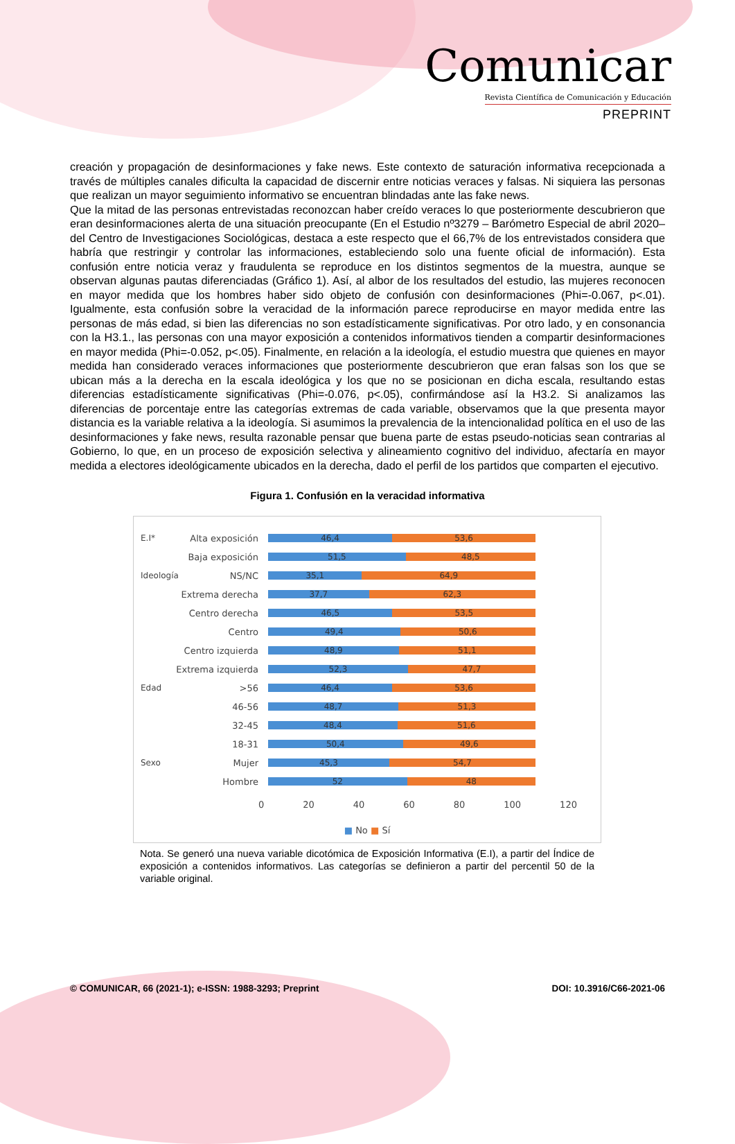Comunicar
Revista Científica de Comunicación y Educación
PREPRINT
creación y propagación de desinformaciones y fake news. Este contexto de saturación informativa recepcionada a través de múltiples canales dificulta la capacidad de discernir entre noticias veraces y falsas. Ni siquiera las personas que realizan un mayor seguimiento informativo se encuentran blindadas ante las fake news.
Que la mitad de las personas entrevistadas reconozcan haber creído veraces lo que posteriormente descubrieron que eran desinformaciones alerta de una situación preocupante (En el Estudio nº3279 – Barómetro Especial de abril 2020– del Centro de Investigaciones Sociológicas, destaca a este respecto que el 66,7% de los entrevistados considera que habría que restringir y controlar las informaciones, estableciendo solo una fuente oficial de información). Esta confusión entre noticia veraz y fraudulenta se reproduce en los distintos segmentos de la muestra, aunque se observan algunas pautas diferenciadas (Gráfico 1). Así, al albor de los resultados del estudio, las mujeres reconocen en mayor medida que los hombres haber sido objeto de confusión con desinformaciones (Phi=-0.067, p<.01). Igualmente, esta confusión sobre la veracidad de la información parece reproducirse en mayor medida entre las personas de más edad, si bien las diferencias no son estadísticamente significativas. Por otro lado, y en consonancia con la H3.1., las personas con una mayor exposición a contenidos informativos tienden a compartir desinformaciones en mayor medida (Phi=-0.052, p<.05). Finalmente, en relación a la ideología, el estudio muestra que quienes en mayor medida han considerado veraces informaciones que posteriormente descubrieron que eran falsas son los que se ubican más a la derecha en la escala ideológica y los que no se posicionan en dicha escala, resultando estas diferencias estadísticamente significativas (Phi=-0.076, p<.05), confirmándose así la H3.2. Si analizamos las diferencias de porcentaje entre las categorías extremas de cada variable, observamos que la que presenta mayor distancia es la variable relativa a la ideología. Si asumimos la prevalencia de la intencionalidad política en el uso de las desinformaciones y fake news, resulta razonable pensar que buena parte de estas pseudo-noticias sean contrarias al Gobierno, lo que, en un proceso de exposición selectiva y alineamiento cognitivo del individuo, afectaría en mayor medida a electores ideológicamente ubicados en la derecha, dado el perfil de los partidos que comparten el ejecutivo.
Figura 1. Confusión en la veracidad informativa
E.I* Alta exposición
46,4 53,6
Baja exposición
51,5 48,5
Ideología NS/NC
35,1 64,9
Extrema derecha
37,7 62,3
Centro derecha
46,5 53,5
Centro
49,4 50,6
Centro izquierda
48,9 51,1
Extrema izquierda
52,3 47,7
Edad >56
46,4 53,6
46-56
48,7 51,3
32-45
48,4 51,6
18-31
50,4 49,6
Sexo Mujer
45,3 54,7
Hombre
52 48
0 20 40 60 80 100 120
■ No ■ Sí
Nota. Se generó una nueva variable dicotómica de Exposición Informativa (E.I), a partir del Índice de exposición a contenidos informativos. Las categorías se definieron a partir del percentil 50 de la variable original.
© COMUNICAR, 66 (2021-1); e-ISSN: 1988-3293; Preprint DOI: 10.3916/C66-2021-06